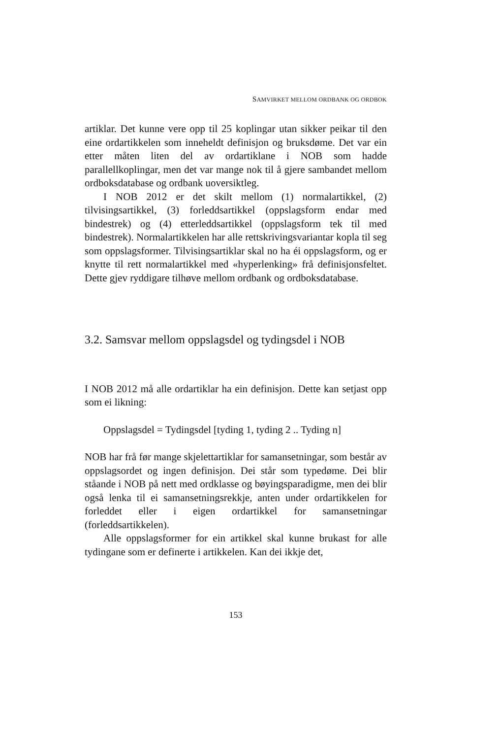SAMVIRKET MELLOM ORDBANK OG ORDBOK
artiklar. Det kunne vere opp til 25 koplingar utan sikker peikar til den eine ordartikkelen som inneheldt definisjon og bruksdøme. Det var ein etter måten liten del av ordartiklane i NOB som hadde parallellkoplingar, men det var mange nok til å gjere sambandet mellom ordboksdatabase og ordbank uoversiktleg.
I NOB 2012 er det skilt mellom (1) normalartikkel, (2) tilvisingsartikkel, (3) forleddsartikkel (oppslagsform endar med bindestrek) og (4) etterleddsartikkel (oppslagsform tek til med bindestrek). Normalartikkelen har alle rettskrivingsvariantar kopla til seg som oppslagsformer. Tilvisingsartiklar skal no ha éi oppslagsform, og er knytte til rett normalartikkel med «hyperlenking» frå definisjonsfeltet. Dette gjev ryddigare tilhøve mellom ordbank og ordboksdatabase.
3.2. Samsvar mellom oppslagsdel og tydingsdel i NOB
I NOB 2012 må alle ordartiklar ha ein definisjon. Dette kan setjast opp som ei likning:
Oppslagsdel = Tydingsdel [tyding 1, tyding 2 .. Tyding n]
NOB har frå før mange skjelettartiklar for samansetningar, som består av oppslagsordet og ingen definisjon. Dei står som typedøme. Dei blir ståande i NOB på nett med ordklasse og bøyingsparadigme, men dei blir også lenka til ei samansetningsrekkje, anten under ordartikkelen for forleddet eller i eigen ordartikkel for samansetningar (forleddsartikkelen).
Alle oppslagsformer for ein artikkel skal kunne brukast for alle tydingane som er definerte i artikkelen. Kan dei ikkje det,
153